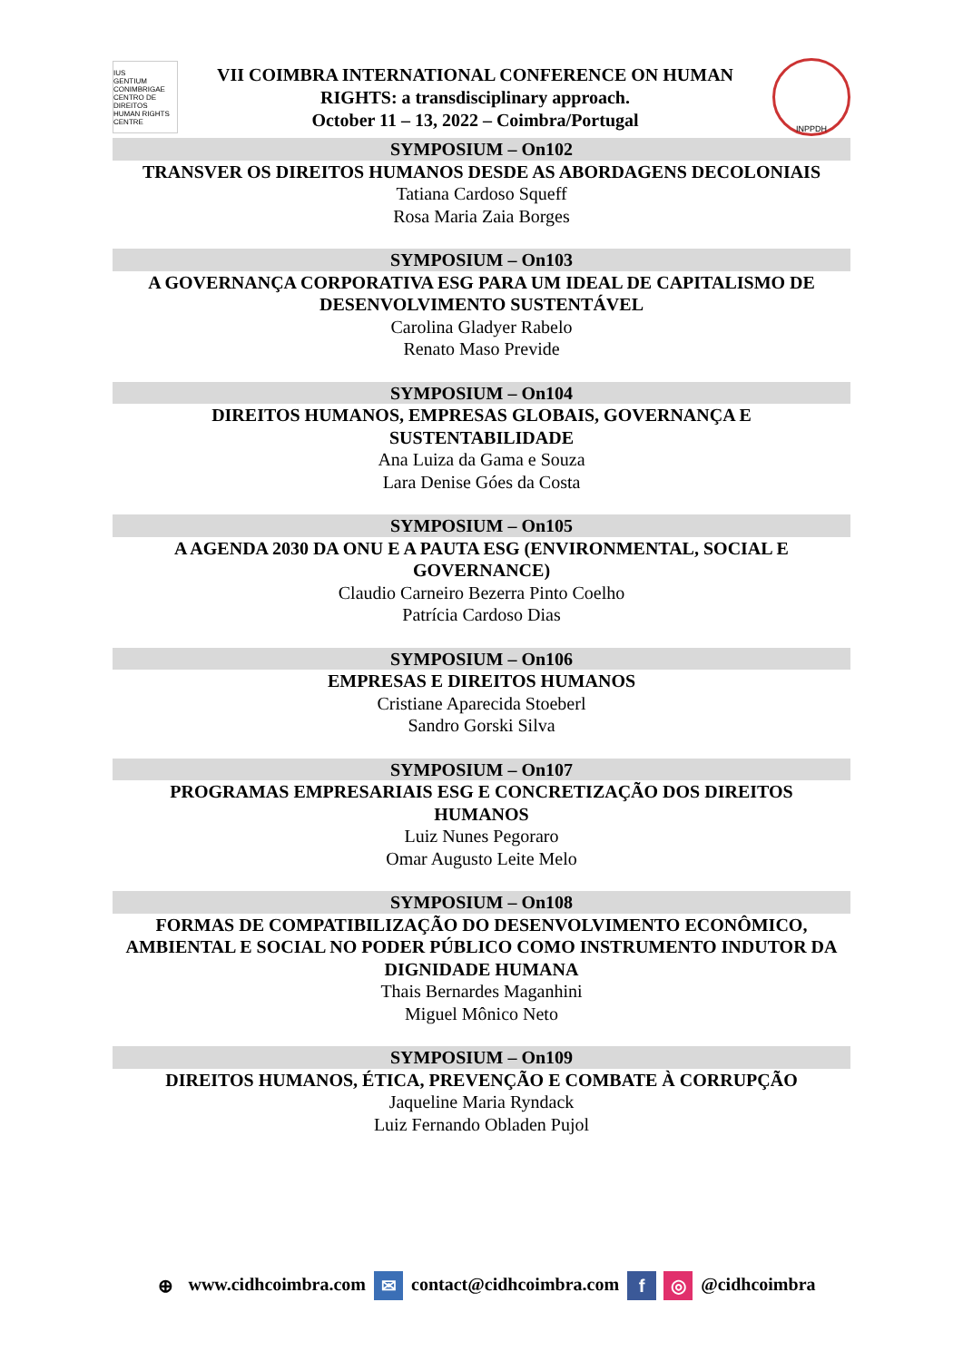IUS
GENTIUM
CONIMBRIGAE
CENTRO DE DIREITOS
HUMAN RIGHTS CENTRE
VII COIMBRA INTERNATIONAL CONFERENCE ON HUMAN
RIGHTS: a transdisciplinary approach.
October 11 – 13, 2022 – Coimbra/Portugal
INPPDH
SYMPOSIUM – On102
TRANSVER OS DIREITOS HUMANOS DESDE AS ABORDAGENS DECOLONIAIS
Tatiana Cardoso Squeff
Rosa Maria Zaia Borges
SYMPOSIUM – On103
A GOVERNANÇA CORPORATIVA ESG PARA UM IDEAL DE CAPITALISMO DE DESENVOLVIMENTO SUSTENTÁVEL
Carolina Gladyer Rabelo
Renato Maso Previde
SYMPOSIUM – On104
DIREITOS HUMANOS, EMPRESAS GLOBAIS, GOVERNANÇA E
SUSTENTABILIDADE
Ana Luiza da Gama e Souza
Lara Denise Góes da Costa
SYMPOSIUM – On105
A AGENDA 2030 DA ONU E A PAUTA ESG (ENVIRONMENTAL, SOCIAL E
GOVERNANCE)
Claudio Carneiro Bezerra Pinto Coelho
Patrícia Cardoso Dias
SYMPOSIUM – On106
EMPRESAS E DIREITOS HUMANOS
Cristiane Aparecida Stoeberl
Sandro Gorski Silva
SYMPOSIUM – On107
PROGRAMAS EMPRESARIAIS ESG E CONCRETIZAÇÃO DOS DIREITOS
HUMANOS
Luiz Nunes Pegoraro
Omar Augusto Leite Melo
SYMPOSIUM – On108
FORMAS DE COMPATIBILIZAÇÃO DO DESENVOLVIMENTO ECONÔMICO, AMBIENTAL E SOCIAL NO PODER PÚBLICO COMO INSTRUMENTO INDUTOR DA DIGNIDADE HUMANA
Thais Bernardes Maganhini
Miguel Mônico Neto
SYMPOSIUM – On109
DIREITOS HUMANOS, ÉTICA, PREVENÇÃO E COMBATE À CORRUPÇÃO
Jaqueline Maria Ryndack
Luiz Fernando Obladen Pujol
⊕ www.cidhcoimbra.com ✉ contact@cidhcoimbra.com f ◎ @cidhcoimbra